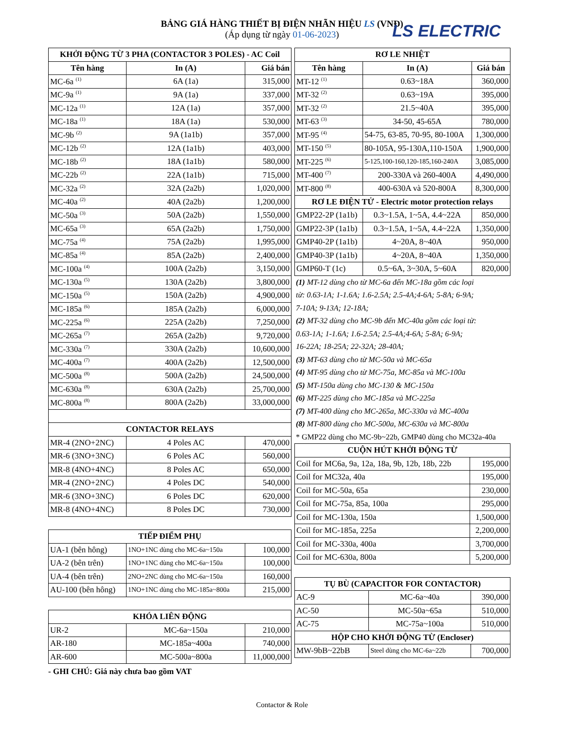BẢNG GIÁ HÀNG THIẾT BỊ ĐIỆN NHÃN HIỆU LS (VNĐ)
(Áp dụng từ ngày 01-06-2023)
LS ELECTRIC
| KHỞI ĐỘNG TỪ 3 PHA (CONTACTOR 3 POLES) - AC Coil | | |
| --- | --- | --- |
| Tên hàng | In (A) | Giá bán |
| MC-6a <sup>(1)</sup> | 6A (1a) | 315,000 |
| MC-9a <sup>(1)</sup> | 9A (1a) | 337,000 |
| MC-12a <sup>(1)</sup> | 12A (1a) | 357,000 |
| MC-18a <sup>(1)</sup> | 18A (1a) | 530,000 |
| MC-9b <sup>(2)</sup> | 9A (1a1b) | 357,000 |
| MC-12b <sup>(2)</sup> | 12A (1a1b) | 403,000 |
| MC-18b <sup>(2)</sup> | 18A (1a1b) | 580,000 |
| MC-22b <sup>(2)</sup> | 22A (1a1b) | 715,000 |
| MC-32a <sup>(2)</sup> | 32A (2a2b) | 1,020,000 |
| MC-40a <sup>(2)</sup> | 40A (2a2b) | 1,200,000 |
| MC-50a <sup>(3)</sup> | 50A (2a2b) | 1,550,000 |
| MC-65a <sup>(3)</sup> | 65A (2a2b) | 1,750,000 |
| MC-75a <sup>(4)</sup> | 75A (2a2b) | 1,995,000 |
| MC-85a <sup>(4)</sup> | 85A (2a2b) | 2,400,000 |
| MC-100a <sup>(4)</sup> | 100A (2a2b) | 3,150,000 |
| MC-130a <sup>(5)</sup> | 130A (2a2b) | 3,800,000 |
| MC-150a <sup>(5)</sup> | 150A (2a2b) | 4,900,000 |
| MC-185a <sup>(6)</sup> | 185A (2a2b) | 6,000,000 |
| MC-225a <sup>(6)</sup> | 225A (2a2b) | 7,250,000 |
| MC-265a <sup>(7)</sup> | 265A (2a2b) | 9,720,000 |
| MC-330a <sup>(7)</sup> | 330A (2a2b) | 10,600,000 |
| MC-400a <sup>(7)</sup> | 400A (2a2b) | 12,500,000 |
| MC-500a <sup>(8)</sup> | 500A (2a2b) | 24,500,000 |
| MC-630a <sup>(8)</sup> | 630A (2a2b) | 25,700,000 |
| MC-800a <sup>(8)</sup> | 800A (2a2b) | 33,000,000 |
| CONTACTOR RELAYS | | |
| MR-4 (2NO+2NC) | 4 Poles AC | 470,000 |
| MR-6 (3NO+3NC) | 6 Poles AC | 560,000 |
| MR-8 (4NO+4NC) | 8 Poles AC | 650,000 |
| MR-4 (2NO+2NC) | 4 Poles DC | 540,000 |
| MR-6 (3NO+3NC) | 6 Poles DC | 620,000 |
| MR-8 (4NO+4NC) | 8 Poles DC | 730,000 |
| TIẾP ĐIỂM PHỤ | | |
| UA-1 (bên hông) | 1NO+1NC dùng cho MC-6a~150a | 100,000 |
| UA-2 (bên trên) | 1NO+1NC dùng cho MC-6a~150a | 100,000 |
| UA-4 (bên trên) | 2NO+2NC dùng cho MC-6a~150a | 160,000 |
| AU-100 (bên hông) | 1NO+1NC dùng cho MC-185a~800a | 215,000 |
| KHÓA LIÊN ĐỘNG | | |
| UR-2 | MC-6a~150a | 210,000 |
| AR-180 | MC-185a~400a | 740,000 |
| AR-600 | MC-500a~800a | 11,000,000 |
- GHI CHÚ: Giá này chưa bao gồm VAT
| RƠ LE NHIỆT | | |
| --- | --- | --- |
| Tên hàng | In (A) | Giá bán |
| MT-12 <sup>(1)</sup> | 0.63~18A | 360,000 |
| MT-32 <sup>(2)</sup> | 0.63~19A | 395,000 |
| MT-32 <sup>(2)</sup> | 21.5~40A | 395,000 |
| MT-63 <sup>(3)</sup> | 34-50, 45-65A | 780,000 |
| MT-95 <sup>(4)</sup> | 54-75, 63-85, 70-95, 80-100A | 1,300,000 |
| MT-150 <sup>(5)</sup> | 80-105A, 95-130A,110-150A | 1,900,000 |
| MT-225 <sup>(6)</sup> | 5-125,100-160,120-185,160-240A | 3,085,000 |
| MT-400 <sup>(7)</sup> | 200-330A và 260-400A | 4,490,000 |
| MT-800 <sup>(8)</sup> | 400-630A và 520-800A | 8,300,000 |
| RƠ LE ĐIỆN TỬ - Electric motor protection relays | | |
| GMP22-2P (1a1b) | 0.3~1.5A, 1~5A, 4.4~22A | 850,000 |
| GMP22-3P (1a1b) | 0.3~1.5A, 1~5A, 4.4~22A | 1,350,000 |
| GMP40-2P (1a1b) | 4~20A, 8~40A | 950,000 |
| GMP40-3P (1a1b) | 4~20A, 8~40A | 1,350,000 |
| GMP60-T (1c) | 0.5~6A, 3~30A, 5~60A | 820,000 |
| (1) MT-12 dùng cho từ MC-6a đến MC-18a gồm các loại |
| từ: 0.63-1A; 1-1.6A; 1.6-2.5A; 2.5-4A;4-6A; 5-8A; 6-9A; |
| 7-10A; 9-13A; 12-18A; |
| (2) MT-32 dùng cho MC-9b đến MC-40a gồm các loại từ: |
| 0.63-1A; 1-1.6A; 1.6-2.5A; 2.5-4A;4-6A; 5-8A; 6-9A; |
| 16-22A; 18-25A; 22-32A; 28-40A; |
| (3) MT-63 dùng cho từ MC-50a và MC-65a |
| (4) MT-95 dùng cho từ MC-75a, MC-85a và MC-100a |
| (5) MT-150a dùng cho MC-130 & MC-150a |
| (6) MT-225 dùng cho MC-185a và MC-225a |
| (7) MT-400 dùng cho MC-265a, MC-330a và MC-400a |
| (8) MT-800 dùng cho MC-500a, MC-630a và MC-800a |
| * GMP22 dùng cho MC-9b~22b, GMP40 dùng cho MC32a-40a |
| CUỘN HÚT KHỞI ĐỘNG TỪ | |
| --- | --- |
| Coil for MC6a, 9a, 12a, 18a, 9b, 12b, 18b, 22b | 195,000 |
| Coil for MC32a, 40a | 195,000 |
| Coil for MC-50a, 65a | 230,000 |
| Coil for MC-75a, 85a, 100a | 295,000 |
| Coil for MC-130a, 150a | 1,500,000 |
| Coil for MC-185a, 225a | 2,200,000 |
| Coil for MC-330a, 400a | 3,700,000 |
| Coil for MC-630a, 800a | 5,200,000 |
| TỤ BÙ (CAPACITOR FOR CONTACTOR) | | |
| --- | --- | --- |
| AC-9 | MC-6a~40a | 390,000 |
| AC-50 | MC-50a~65a | 510,000 |
| AC-75 | MC-75a~100a | 510,000 |
| HỘP CHO KHỞI ĐỘNG TỪ (Encloser) | | |
| MW-9bB~22bB | Steel dùng cho MC-6a~22b | 700,000 |
Contactor & Role